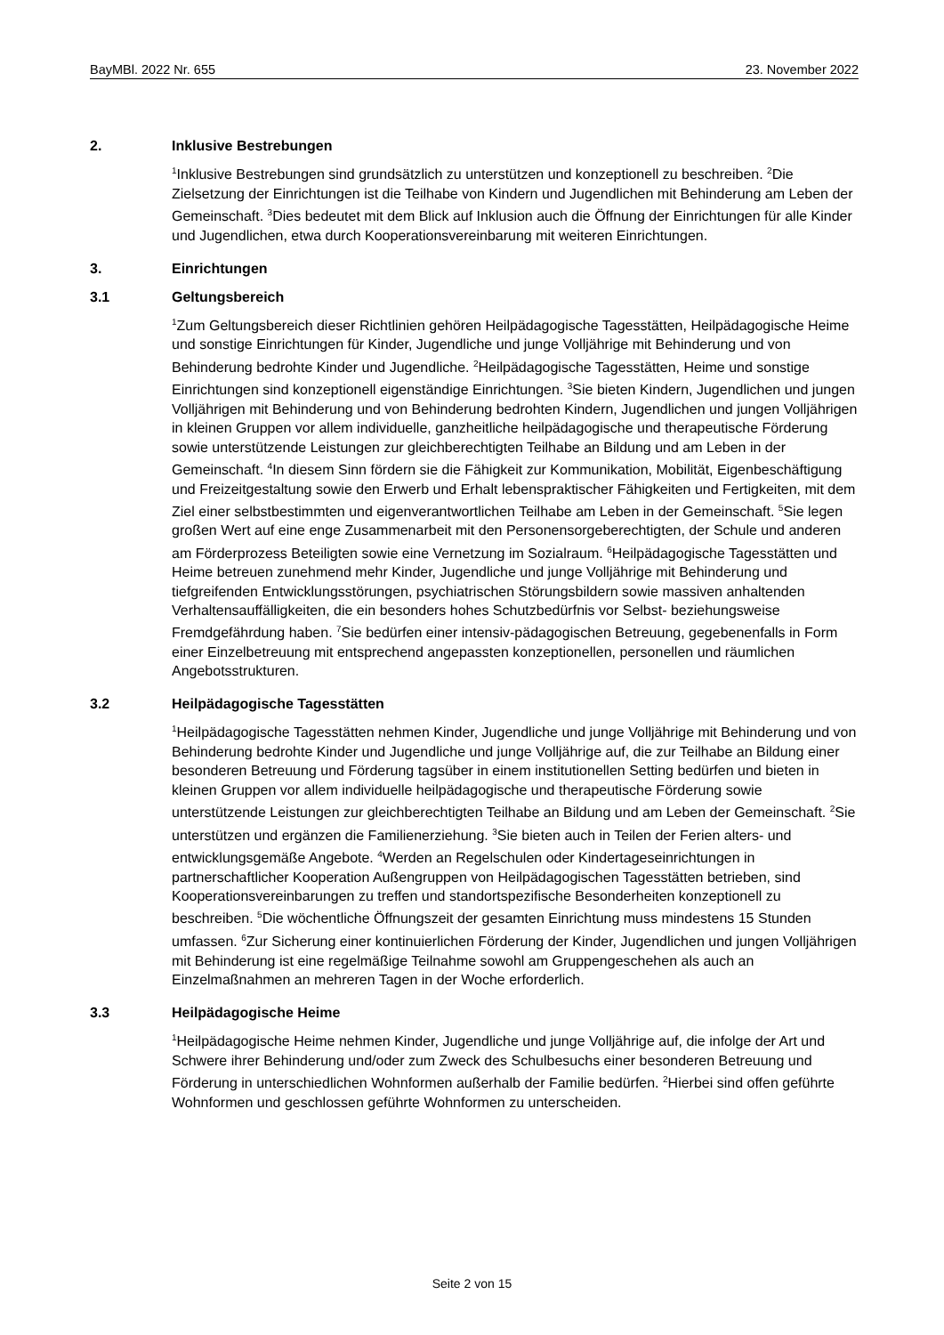BayMBl. 2022 Nr. 655 23. November 2022
2. Inklusive Bestrebungen
<sup>1</sup> Inklusive Bestrebungen sind grundsätzlich zu unterstützen und konzeptionell zu beschreiben. <sup>2</sup>Die Zielsetzung der Einrichtungen ist die Teilhabe von Kindern und Jugendlichen mit Behinderung am Leben der Gemeinschaft. <sup>3</sup>Dies bedeutet mit dem Blick auf Inklusion auch die Öffnung der Einrichtungen für alle Kinder und Jugendlichen, etwa durch Kooperationsvereinbarung mit weiteren Einrichtungen.
3. Einrichtungen
3.1 Geltungsbereich
<sup>1</sup> Zum Geltungsbereich dieser Richtlinien gehören Heilpädagogische Tagesstätten, Heilpädagogische Heime und sonstige Einrichtungen für Kinder, Jugendliche und junge Volljährige mit Behinderung und von Behinderung bedrohte Kinder und Jugendliche. <sup>2</sup>Heilpädagogische Tagesstätten, Heime und sonstige Einrichtungen sind konzeptionell eigenständige Einrichtungen. <sup>3</sup>Sie bieten Kindern, Jugendlichen und jungen Volljährigen mit Behinderung und von Behinderung bedrohten Kindern, Jugendlichen und jungen Volljährigen in kleinen Gruppen vor allem individuelle, ganzheitliche heilpädagogische und therapeutische Förderung sowie unterstützende Leistungen zur gleichberechtigten Teilhabe an Bildung und am Leben in der Gemeinschaft. <sup>4</sup>In diesem Sinn fördern sie die Fähigkeit zur Kommunikation, Mobilität, Eigenbeschäftigung und Freizeitgestaltung sowie den Erwerb und Erhalt lebenspraktischer Fähigkeiten und Fertigkeiten, mit dem Ziel einer selbstbestimmten und eigenverantwortlichen Teilhabe am Leben in der Gemeinschaft. <sup>5</sup>Sie legen großen Wert auf eine enge Zusammenarbeit mit den Personensorgeberechtigten, der Schule und anderen am Förderprozess Beteiligten sowie eine Vernetzung im Sozialraum. <sup>6</sup>Heilpädagogische Tagesstätten und Heime betreuen zunehmend mehr Kinder, Jugendliche und junge Volljährige mit Behinderung und tiefgreifenden Entwicklungsstörungen, psychiatrischen Störungsbildern sowie massiven anhaltenden Verhaltensauffälligkeiten, die ein besonders hohes Schutzbedürfnis vor Selbst- beziehungsweise Fremdgefährdung haben. <sup>7</sup>Sie bedürfen einer intensiv-pädagogischen Betreuung, gegebenenfalls in Form einer Einzelbetreuung mit entsprechend angepassten konzeptionellen, personellen und räumlichen Angebotsstrukturen.
3.2 Heilpädagogische Tagesstätten
<sup>1</sup> Heilpädagogische Tagesstätten nehmen Kinder, Jugendliche und junge Volljährige mit Behinderung und von Behinderung bedrohte Kinder und Jugendliche und junge Volljährige auf, die zur Teilhabe an Bildung einer besonderen Betreuung und Förderung tagsüber in einem institutionellen Setting bedürfen und bieten in kleinen Gruppen vor allem individuelle heilpädagogische und therapeutische Förderung sowie unterstützende Leistungen zur gleichberechtigten Teilhabe an Bildung und am Leben der Gemeinschaft. <sup>2</sup>Sie unterstützen und ergänzen die Familienerziehung. <sup>3</sup>Sie bieten auch in Teilen der Ferien alters- und entwicklungsgemäße Angebote. <sup>4</sup>Werden an Regelschulen oder Kindertageseinrichtungen in partnerschaftlicher Kooperation Außengruppen von Heilpädagogischen Tagesstätten betrieben, sind Kooperationsvereinbarungen zu treffen und standortspezifische Besonderheiten konzeptionell zu beschreiben. <sup>5</sup>Die wöchentliche Öffnungszeit der gesamten Einrichtung muss mindestens 15 Stunden umfassen. <sup>6</sup>Zur Sicherung einer kontinuierlichen Förderung der Kinder, Jugendlichen und jungen Volljährigen mit Behinderung ist eine regelmäßige Teilnahme sowohl am Gruppengeschehen als auch an Einzelmaßnahmen an mehreren Tagen in der Woche erforderlich.
3.3 Heilpädagogische Heime
<sup>1</sup> Heilpädagogische Heime nehmen Kinder, Jugendliche und junge Volljährige auf, die infolge der Art und Schwere ihrer Behinderung und/oder zum Zweck des Schulbesuchs einer besonderen Betreuung und Förderung in unterschiedlichen Wohnformen außerhalb der Familie bedürfen. <sup>2</sup>Hierbei sind offen geführte Wohnformen und geschlossen geführte Wohnformen zu unterscheiden.
Seite 2 von 15